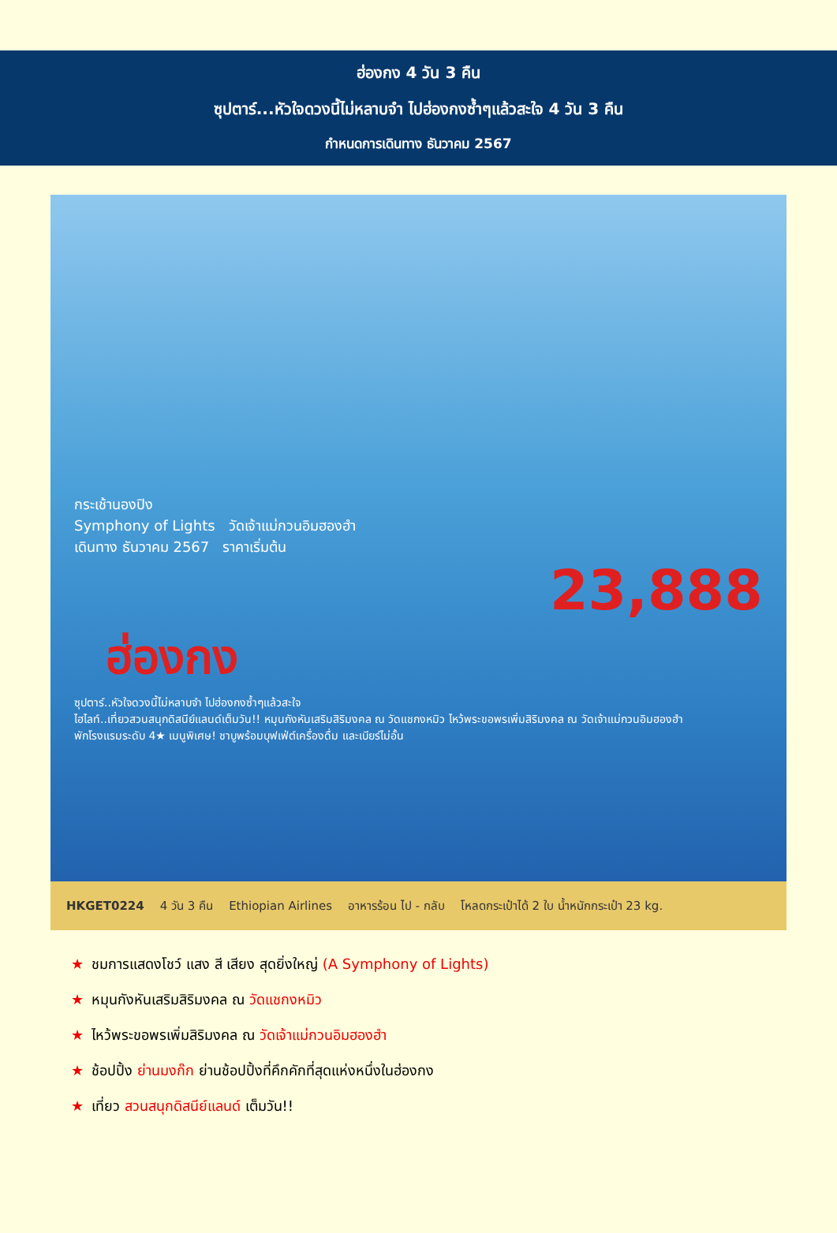ฮ่องกง 4 วัน 3 คืน
ซุปตาร์...หัวใจดวงนี้ไม่หลาบจำ ไปฮ่องกงซ้ำๆแล้วสะใจ 4 วัน 3 คืน
กำหนดการเดินทาง ธันวาคม 2567
กระเช้านองปิง
Symphony of Lights วัดเจ้าแม่กวนอิมฮองฮำ
เดินทาง ธันวาคม 2567 ราคาเริ่มต้น
23,888
ฮ่องกง
ซุปตาร์..หัวใจดวงนี้ไม่หลาบจำ ไปฮ่องกงซ้ำๆแล้วสะใจ
ไฮไลท์..เที่ยวสวนสนุกดิสนีย์แลนด์เต็มวัน!! หมุนกังหันเสริมสิริมงคล ณ วัดแชกงหมิว ไหว้พระขอพรเพิ่มสิริมงคล ณ วัดเจ้าแม่กวนอิมฮองฮำ
พักโรงแรมระดับ 4★ เมนูพิเศษ! ชาบูพร้อมบุฟเฟ่ต์เครื่องดื่ม และเบียร์ไม่อั้น
HKGET0224 4 วัน 3 คืน Ethiopian Airlines อาหารร้อน ไป - กลับ โหลดกระเป๋าได้ 2 ใบ น้ำหนักกระเป๋า 23 kg.
★ ชมการแสดงโชว์ แสง สี เสียง สุดยิ่งใหญ่ (A Symphony of Lights)
★ หมุนกังหันเสริมสิริมงคล ณ วัดแชกงหมิว
★ ไหว้พระขอพรเพิ่มสิริมงคล ณ วัดเจ้าแม่กวนอิมฮองฮำ
★ ช้อปปิ้ง ย่านมงก๊ก ย่านช้อปปิ้งที่คึกคักที่สุดแห่งหนึ่งในฮ่องกง
★ เที่ยว สวนสนุกดิสนีย์แลนด์ เต็มวัน!!